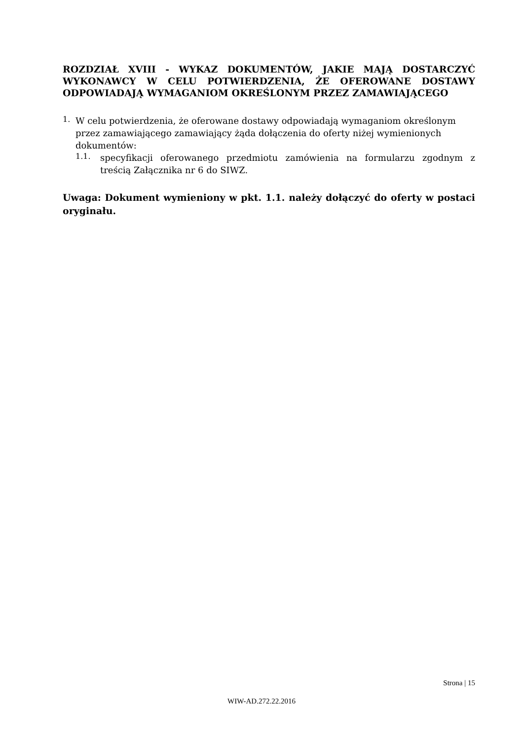ROZDZIAŁ XVIII - WYKAZ DOKUMENTÓW, JAKIE MAJĄ DOSTARCZYĆ WYKONAWCY W CELU POTWIERDZENIA, ŻE OFEROWANE DOSTAWY ODPOWIADAJĄ WYMAGANIOM OKREŚLONYM PRZEZ ZAMAWIAJĄCEGO
1.
W celu potwierdzenia, że oferowane dostawy odpowiadają wymaganiom określonym przez zamawiającego zamawiający żąda dołączenia do oferty niżej wymienionych dokumentów:
1.1.
specyfikacji oferowanego przedmiotu zamówienia na formularzu zgodnym z treścią Załącznika nr 6 do SIWZ.
Uwaga: Dokument wymieniony w pkt. 1.1. należy dołączyć do oferty w postaci oryginału.
Strona | 15
WIW-AD.272.22.2016